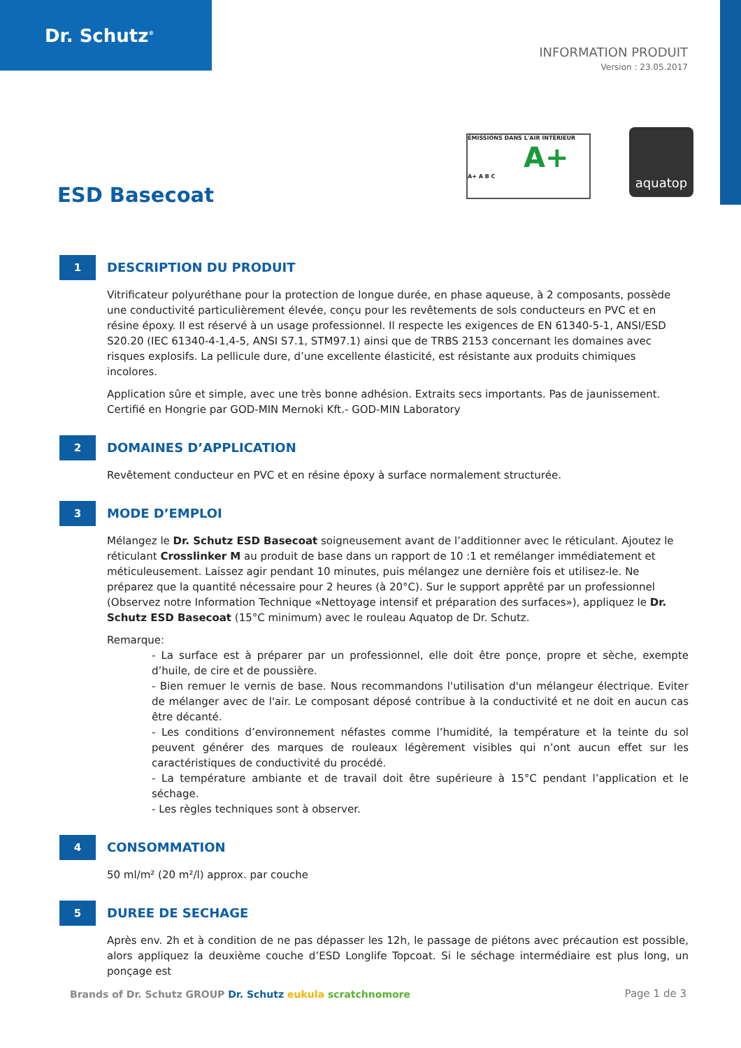Dr. Schutz<sup>®</sup>
INFORMATION PRODUIT
Version : 23.05.2017
ÉMISSIONS DANS L'AIR INTÉRIEUR
A+
A+ A B C
aquatop
ESD Basecoat
1
DESCRIPTION DU PRODUIT
Vitrificateur polyuréthane pour la protection de longue durée, en phase aqueuse, à 2 composants, possède une conductivité particulièrement élevée, conçu pour les revêtements de sols conducteurs en PVC et en résine époxy. Il est réservé à un usage professionnel. Il respecte les exigences de EN 61340-5-1, ANSI/ESD S20.20 (IEC 61340-4-1,4-5, ANSI S7.1, STM97.1) ainsi que de TRBS 2153 concernant les domaines avec risques explosifs. La pellicule dure, d’une excellente élasticité, est résistante aux produits chimiques incolores.
Application sûre et simple, avec une très bonne adhésion. Extraits secs importants. Pas de jaunissement.
Certifié en Hongrie par GOD-MIN Mernoki Kft.- GOD-MIN Laboratory
2
DOMAINES D’APPLICATION
Revêtement conducteur en PVC et en résine époxy à surface normalement structurée.
3
MODE D’EMPLOI
Mélangez le Dr. Schutz ESD Basecoat soigneusement avant de l’additionner avec le réticulant. Ajoutez le réticulant Crosslinker M au produit de base dans un rapport de 10 :1 et remélanger immédiatement et méticuleusement. Laissez agir pendant 10 minutes, puis mélangez une dernière fois et utilisez-le. Ne préparez que la quantité nécessaire pour 2 heures (à 20°C). Sur le support apprêté par un professionnel (Observez notre Information Technique «Nettoyage intensif et préparation des surfaces»), appliquez le Dr. Schutz ESD Basecoat (15°C minimum) avec le rouleau Aquatop de Dr. Schutz.
Remarque:
- La surface est à préparer par un professionnel, elle doit être ponçe, propre et sèche, exempte d’huile, de cire et de poussière.
- Bien remuer le vernis de base. Nous recommandons l'utilisation d'un mélangeur électrique. Eviter de mélanger avec de l'air. Le composant déposé contribue à la conductivité et ne doit en aucun cas être décanté.
- Les conditions d’environnement néfastes comme l’humidité, la température et la teinte du sol peuvent générer des marques de rouleaux légèrement visibles qui n’ont aucun effet sur les caractéristiques de conductivité du procédé.
- La température ambiante et de travail doit être supérieure à 15°C pendant l’application et le séchage.
- Les règles techniques sont à observer.
4
CONSOMMATION
50 ml/m² (20 m²/l) approx. par couche
5
DUREE DE SECHAGE
Après env. 2h et à condition de ne pas dépasser les 12h, le passage de piétons avec précaution est possible, alors appliquez la deuxième couche d’ESD Longlife Topcoat. Si le séchage intermédiaire est plus long, un ponçage est
Brands of Dr. Schutz GROUP Dr. Schutz eukula scratchnomore
Page 1 de 3